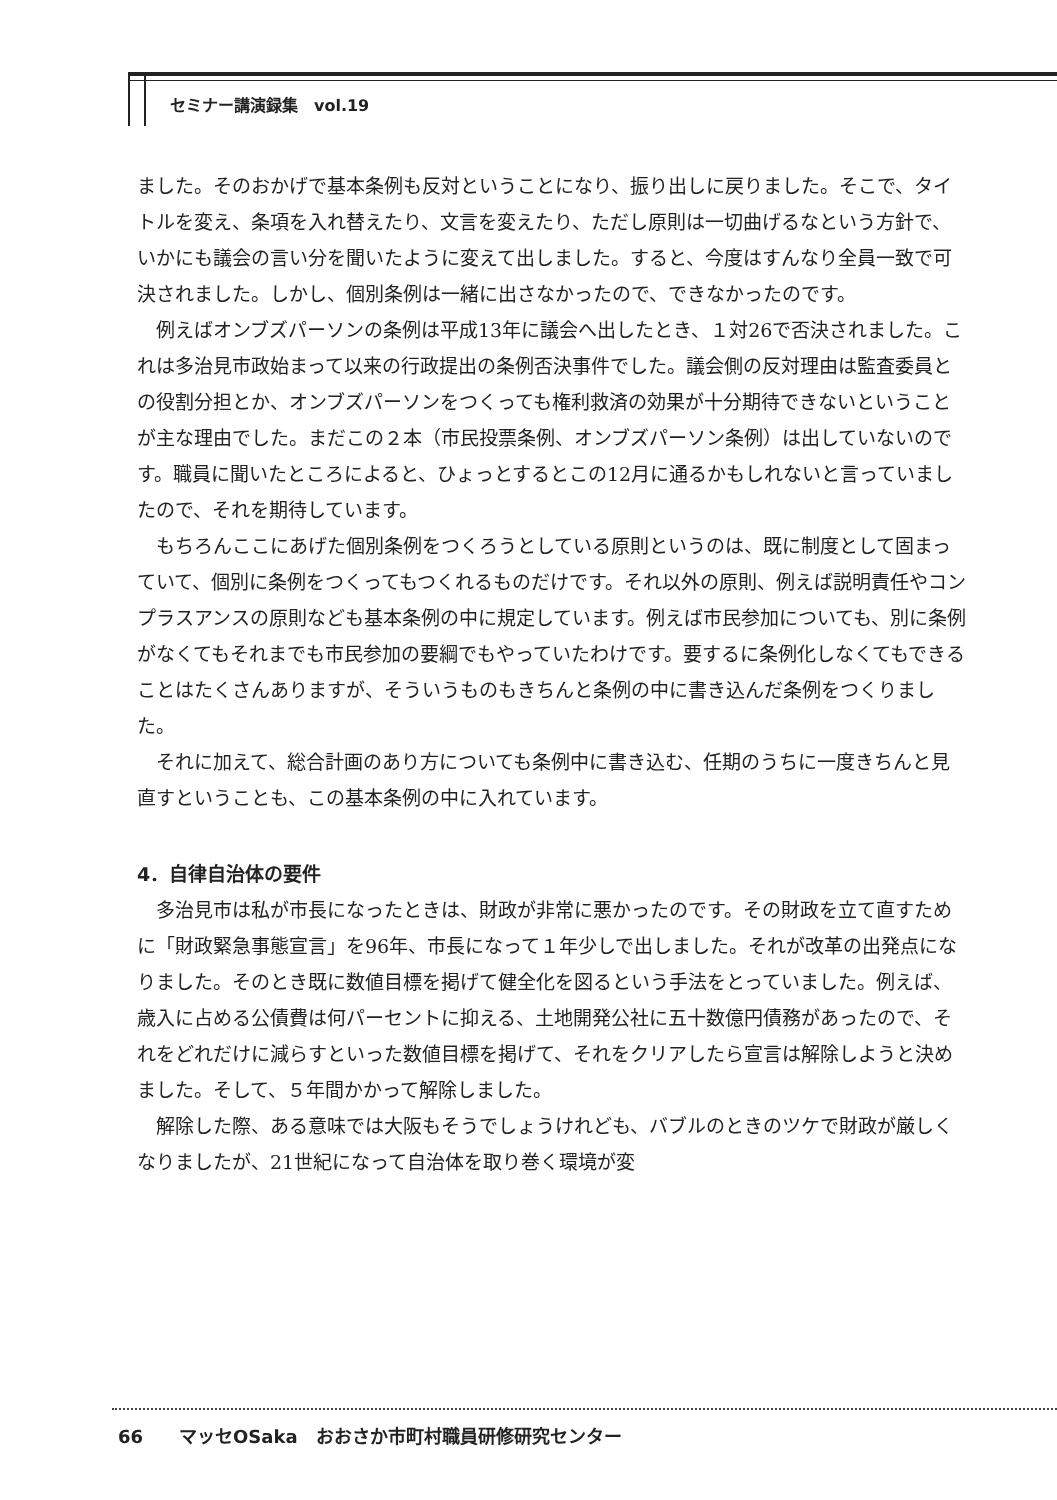セミナー講演録集　vol.19
ました。そのおかげで基本条例も反対ということになり、振り出しに戻りました。そこで、タイトルを変え、条項を入れ替えたり、文言を変えたり、ただし原則は一切曲げるなという方針で、いかにも議会の言い分を聞いたように変えて出しました。すると、今度はすんなり全員一致で可決されました。しかし、個別条例は一緒に出さなかったので、できなかったのです。
例えばオンブズパーソンの条例は平成13年に議会へ出したとき、１対26で否決されました。これは多治見市政始まって以来の行政提出の条例否決事件でした。議会側の反対理由は監査委員との役割分担とか、オンブズパーソンをつくっても権利救済の効果が十分期待できないということが主な理由でした。まだこの２本（市民投票条例、オンブズパーソン条例）は出していないのです。職員に聞いたところによると、ひょっとするとこの12月に通るかもしれないと言っていましたので、それを期待しています。
もちろんここにあげた個別条例をつくろうとしている原則というのは、既に制度として固まっていて、個別に条例をつくってもつくれるものだけです。それ以外の原則、例えば説明責任やコンプラスアンスの原則なども基本条例の中に規定しています。例えば市民参加についても、別に条例がなくてもそれまでも市民参加の要綱でもやっていたわけです。要するに条例化しなくてもできることはたくさんありますが、そういうものもきちんと条例の中に書き込んだ条例をつくりました。
それに加えて、総合計画のあり方についても条例中に書き込む、任期のうちに一度きちんと見直すということも、この基本条例の中に入れています。
4．自律自治体の要件
多治見市は私が市長になったときは、財政が非常に悪かったのです。その財政を立て直すために「財政緊急事態宣言」を96年、市長になって１年少しで出しました。それが改革の出発点になりました。そのとき既に数値目標を掲げて健全化を図るという手法をとっていました。例えば、歳入に占める公債費は何パーセントに抑える、土地開発公社に五十数億円債務があったので、それをどれだけに減らすといった数値目標を掲げて、それをクリアしたら宣言は解除しようと決めました。そして、５年間かかって解除しました。
解除した際、ある意味では大阪もそうでしょうけれども、バブルのときのツケで財政が厳しくなりましたが、21世紀になって自治体を取り巻く環境が変
66　　マッセOSaka　おおさか市町村職員研修研究センター